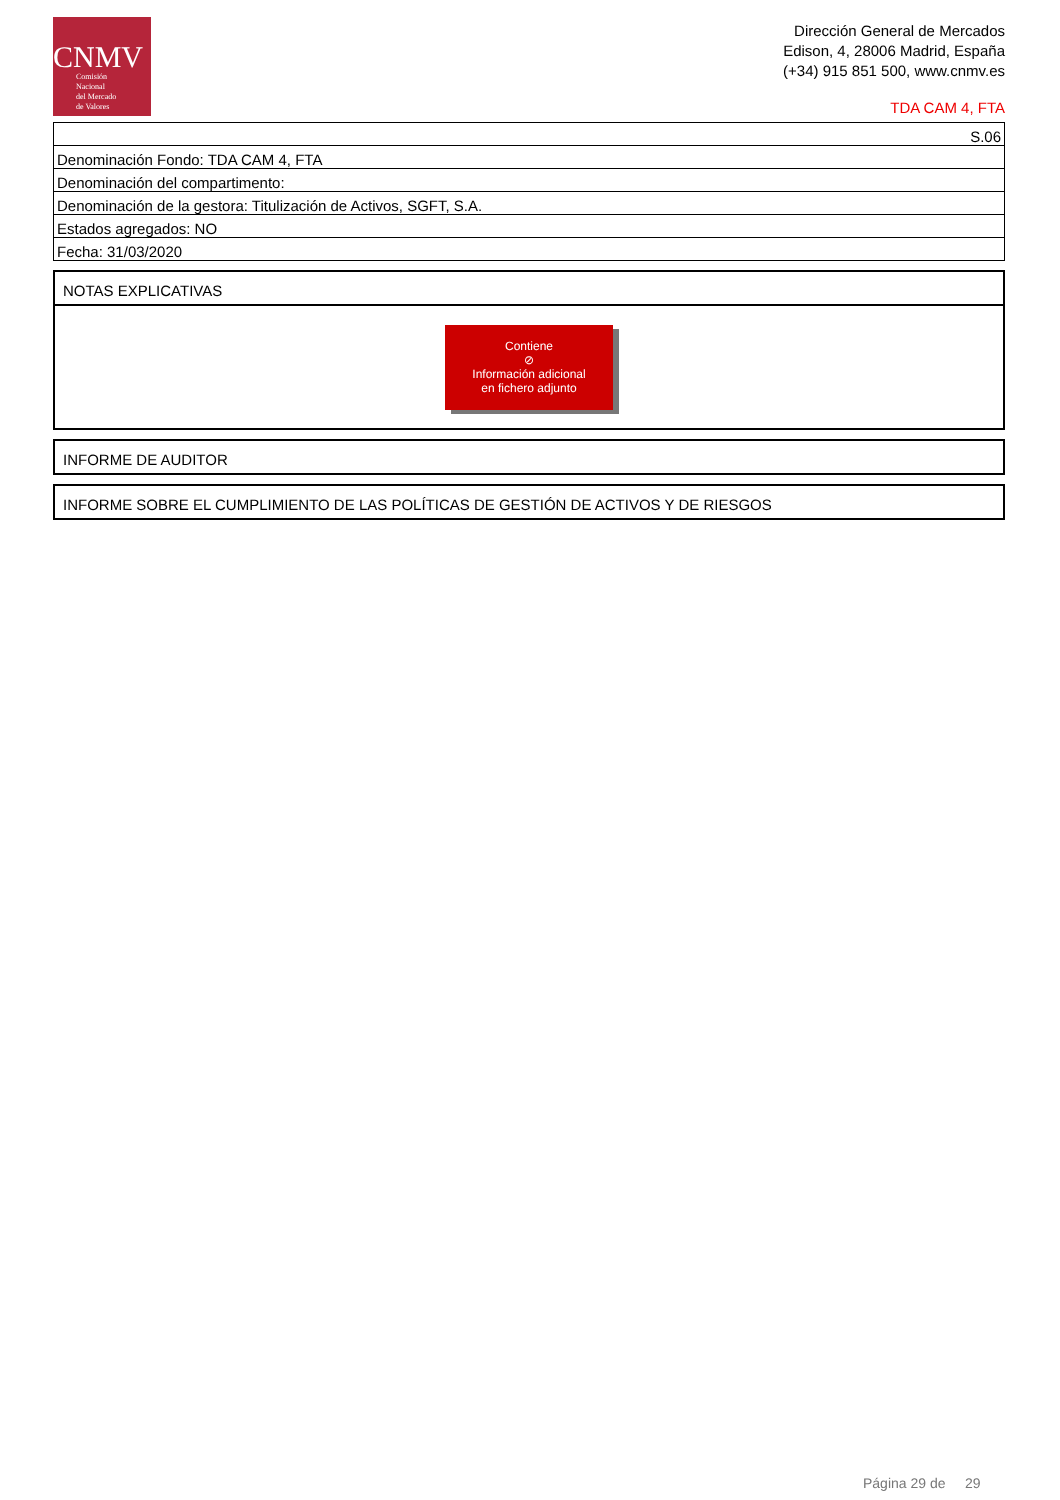CNMV
Comisión
Nacional
del Mercado
de Valores
Dirección General de Mercados
Edison, 4, 28006 Madrid, España
(+34) 915 851 500, www.cnmv.es
TDA CAM 4, FTA
| S.06 |
| Denominación Fondo: TDA CAM 4, FTA |
| Denominación del compartimento: |
| Denominación de la gestora: Titulización de Activos, SGFT, S.A. |
| Estados agregados: NO |
| Fecha: 31/03/2020 |
NOTAS EXPLICATIVAS
Contiene
⊘
Información adicional
en fichero adjunto
INFORME DE AUDITOR
INFORME SOBRE EL CUMPLIMIENTO DE LAS POLÍTICAS DE GESTIÓN DE ACTIVOS Y DE RIESGOS
Página 29 de 29